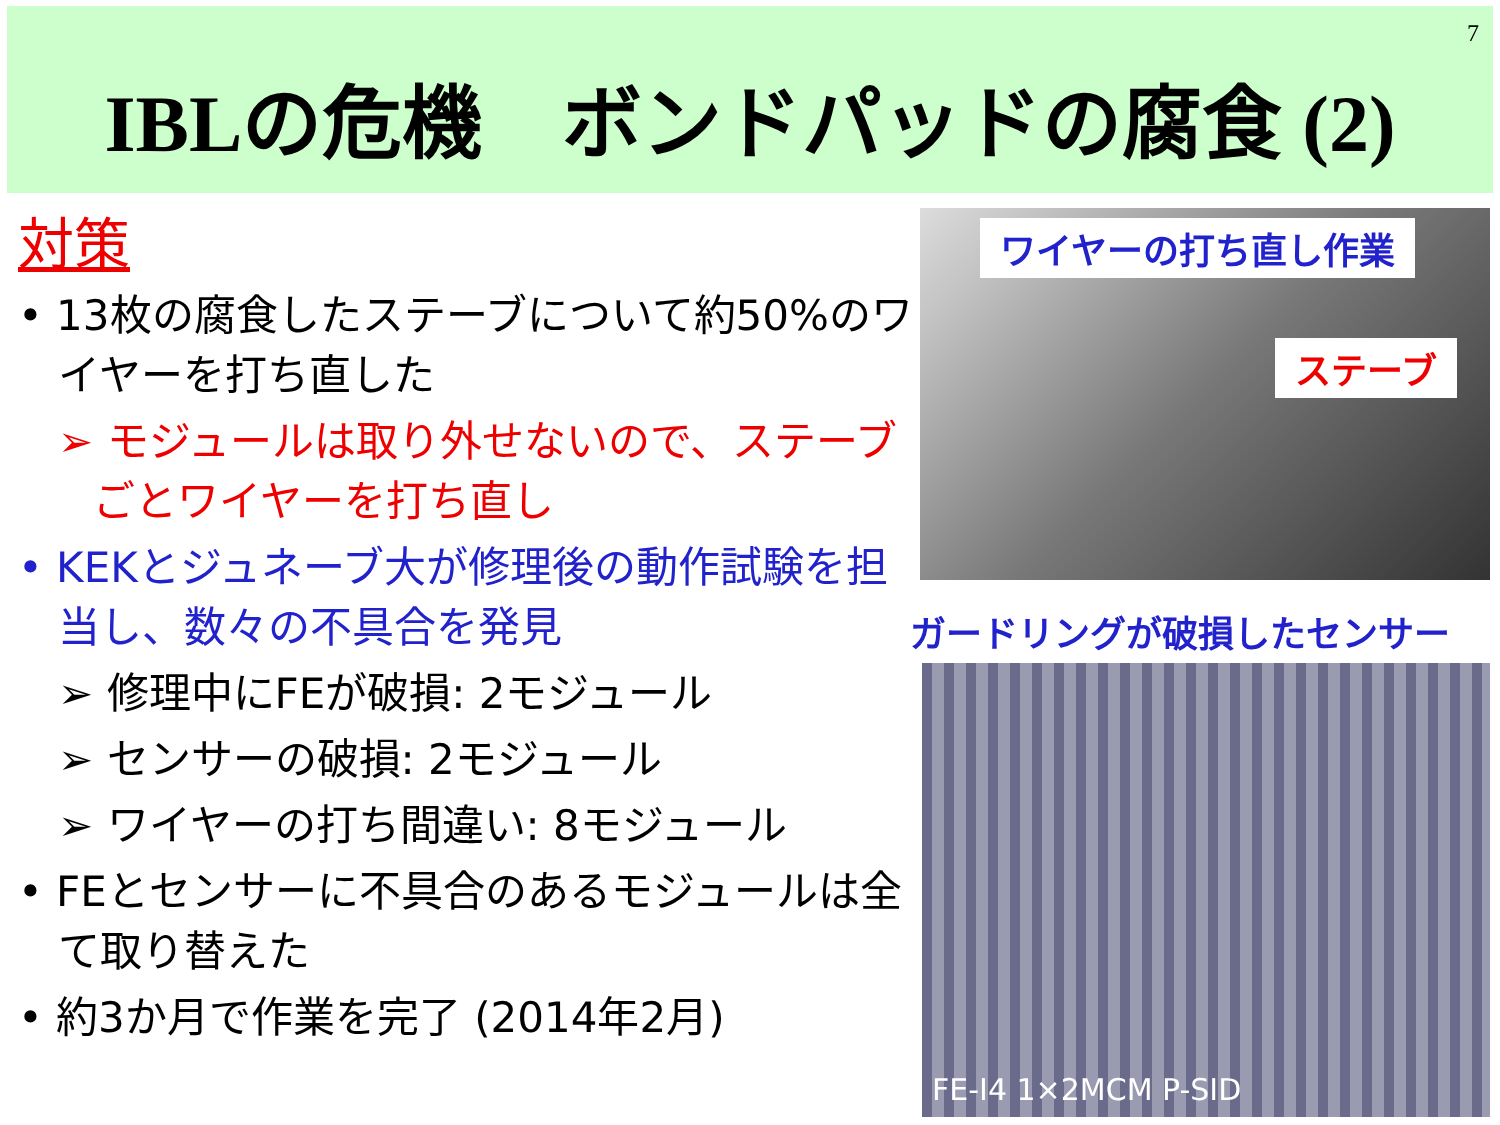7
IBLの危機　ボンドパッドの腐食 (2)
対策
• 13枚の腐食したステーブについて約50%のワイヤーを打ち直した
➢ モジュールは取り外せないので、ステーブごとワイヤーを打ち直し
• KEKとジュネーブ大が修理後の動作試験を担当し、数々の不具合を発見
➢ 修理中にFEが破損: 2モジュール
➢ センサーの破損: 2モジュール
➢ ワイヤーの打ち間違い: 8モジュール
• FEとセンサーに不具合のあるモジュールは全て取り替えた
• 約3か月で作業を完了 (2014年2月)
ワイヤーの打ち直し作業
ステーブ
ガードリングが破損したセンサー
FE-I4 1×2MCM P-SID